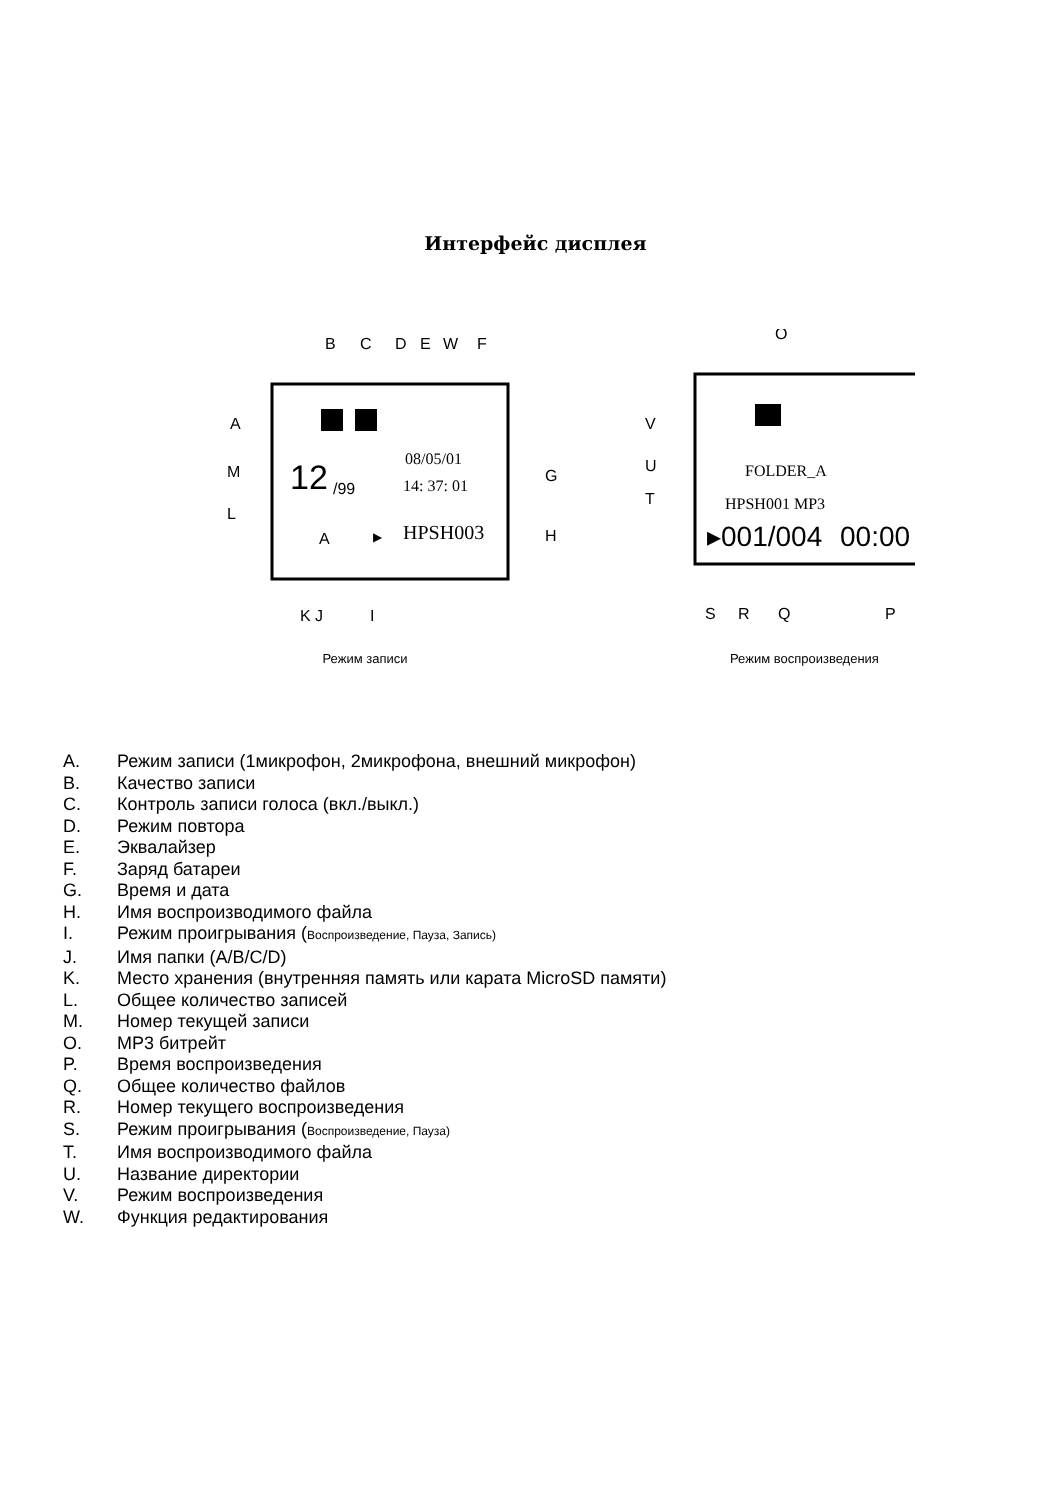Интерфейс дисплея
B
C
D
E
W
F
A
M
L
G
H
K
J
I
12
/99
08/05/01
14: 37: 01
HPSH003
A
▶
O
V
U
T
S
R
Q
P
FOLDER_A
HPSH001 MP3
▸001/004
00:00
Режим записи Режим воспроизведения
A. Режим записи (1микрофон, 2микрофона, внешний микрофон)
B. Качество записи
C. Контроль записи голоса (вкл./выкл.)
D. Режим повтора
E. Эквалайзер
F. Заряд батареи
G. Время и дата
H. Имя воспроизводимого файла
I. Режим проигрывания (Воспроизведение, Пауза, Запись)
J. Имя папки (A/B/C/D)
K. Место хранения (внутренняя память или карата MicroSD памяти)
L. Общее количество записей
M. Номер текущей записи
O. MP3 битрейт
P. Время воспроизведения
Q. Общее количество файлов
R. Номер текущего воспроизведения
S. Режим проигрывания (Воспроизведение, Пауза)
T. Имя воспроизводимого файла
U. Название директории
V. Режим воспроизведения
W. Функция редактирования